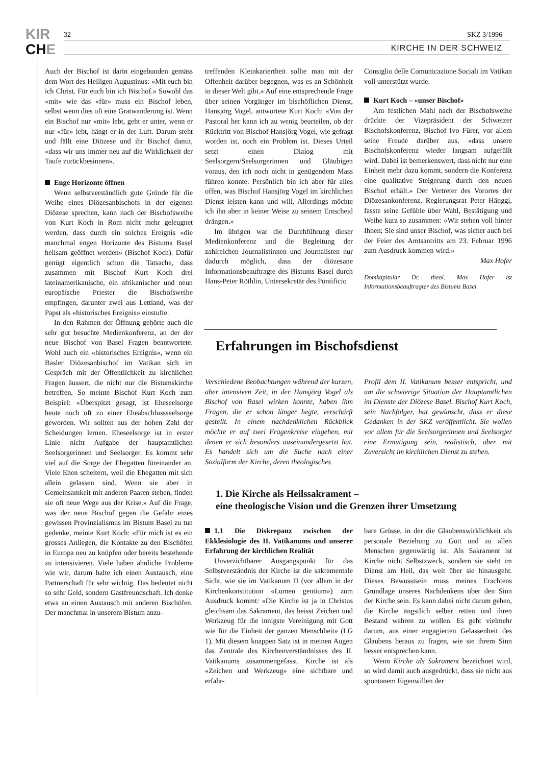KIR
CHE
32 SKZ 3/1996
KIRCHE IN DER SCHWEIZ
Auch der Bischof ist darin eingebunden gemäss dem Wort des Heiligen Augustinus: «Mit euch bin ich Christ. Für euch bin ich Bischof.» Sowohl das «mit» wie das «für» muss ein Bischof leben, selbst wenn dies oft eine Gratwanderung ist. Wenn ein Bischof nur «mit» lebt, geht er unter, wenn er nur «für» lebt, hängt er in der Luft. Darum steht und fällt eine Diözese und ihr Bischof damit, «dass wir uns immer neu auf die Wirklichkeit der Taufe zurückbesinnen».
Enge Horizonte öffnen
Wenn selbstverständlich gute Gründe für die Weihe eines Diözesanbischofs in der eigenen Diözese sprechen, kann nach der Bischofsweihe von Kurt Koch in Rom nicht mehr geleugnet werden, dass durch ein solches Ereignis «die manchmal engen Horizonte des Bistums Basel heilsam geöffnet werden» (Bischof Koch). Dafür genügt eigentlich schon die Tatsache, dass zusammen mit Bischof Kurt Koch drei lateinamerikanische, ein afrikanischer und neun europäische Priester die Bischofsweihe empfingen, darunter zwei aus Lettland, was der Papst als «historisches Ereignis» einstufte.
In den Rahmen der Öffnung gehörte auch die sehr gut besuchte Medienkonferenz, an der der neue Bischof von Basel Fragen beantwortete. Wohl auch ein «historisches Ereignis», wenn ein Basler Diözesanbischof im Vatikan sich im Gespräch mit der Öffentlichkeit zu kirchlichen Fragen äussert, die nicht nur die Bistumskirche betreffen. So meinte Bischof Kurt Koch zum Beispiel: «Überspitzt gesagt, ist Eheseelsorge heute noch oft zu einer Eheabschlussseelsorge geworden. Wir sollten aus der hohen Zahl der Scheidungen lernen. Eheseelsorge ist in erster Linie nicht Aufgabe der hauptamtlichen Seelsorgerinnen und Seelsorger. Es kommt sehr viel auf die Sorge der Ehegatten füreinander an. Viele Ehen scheitern, weil die Ehegatten mit sich allein gelassen sind. Wenn sie aber in Gemeinsamkeit mit anderen Paaren stehen, finden sie oft neue Wege aus der Krise.» Auf die Frage, was der neue Bischof gegen die Gefahr eines gewissen Provinzialismus im Bistum Basel zu tun gedenke, meinte Kurt Koch: «Für mich ist es ein grosses Anliegen, die Kontakte zu den Bischöfen in Europa neu zu knüpfen oder bereits bestehende zu intensivieren. Viele haben ähnliche Probleme wie wir, darum halte ich einen Austausch, eine Partnerschaft für sehr wichtig. Das bedeutet nicht so sehr Geld, sondern Gastfreundschaft. Ich denke etwa an einen Austausch mit anderen Bischöfen. Der manchmal in unserem Bistum anzu-
treffenden Kleinkariertheit sollte man mit der Offenheit darüber begegnen, was es an Schönheit in dieser Welt gibt.» Auf eine entsprechende Frage über seinen Vorgänger im bischöflichen Dienst, Hansjörg Vogel, antwortete Kurt Koch: «Von der Pastoral her kann ich zu wenig beurteilen, ob der Rücktritt von Bischof Hansjörg Vogel, wie gefragt worden ist, noch ein Problem ist. Dieses Urteil setzt einen Dialog mit Seelsorgern/Seelsorgerinnen und Gläubigen voraus, den ich noch nicht in genügendem Mass führen konnte. Persönlich bin ich aber für alles offen, was Bischof Hansjörg Vogel im kirchlichen Dienst leisten kann und will. Allerdings möchte ich ihn aber in keiner Weise zu seinem Entscheid drängen.»
Im übrigen war die Durchführung dieser Medienkonferenz und die Begleitung der zahlreichen Journalistinnen und Journalisten nur dadurch möglich, dass der diözesane Informationsbeauftragte des Bistums Basel durch Hans-Peter Röthlin, Untersekretär des Pontificio
Consiglio delle Comunicazione Sociali im Vatikan voll unterstützt wurde.
Kurt Koch – «unser Bischof»
Am festlichen Mahl nach der Bischofsweihe drückte der Vizepräsident der Schweizer Bischofskonferenz, Bischof Ivo Fürer, vor allem seine Freude darüber aus, «dass unsere Bischofskonferenz wieder langsam aufgefüllt wird. Dabei ist bemerkenswert, dass nicht nur eine Einheit mehr dazu kommt, sondern die Konferenz eine qualitative Steigerung durch den neuen Bischof erhält.» Der Vertreter des Vorortes der Diözesankonferenz, Regierungsrat Peter Hänggi, fasste seine Gefühle über Wahl, Bestätigung und Weihe kurz so zusammen: «Wir stehen voll hinter Ihnen; Sie sind unser Bischof, was sicher auch bei der Feier des Amtsantritts am 23. Februar 1996 zum Ausdruck kommen wird.»
Max Hofer
Domkapitular Dr. theol. Max Hofer ist Informationsbeauftragter des Bistums Basel
Erfahrungen im Bischofsdienst
Verschiedene Beobachtungen während der kurzen, aber intensiven Zeit, in der Hansjörg Vogel als Bischof von Basel wirken konnte, haben ihm Fragen, die er schon länger hegte, verschärft gestellt. In einem nachdenklichen Rückblick möchte er auf zwei Fragenkreise eingehen, mit denen er sich besonders auseinandergesetzt hat. Es handelt sich um die Suche nach einer Sozialform der Kirche, deren theologisches
Profil dem II. Vatikanum besser entspricht, und um die schwierige Situation der Hauptamtlichen im Dienste der Diözese Basel. Bischof Kurt Koch, sein Nachfolger, hat gewünscht, dass er diese Gedanken in der SKZ veröffentlicht. Sie wollen vor allem für die Seelsorgerinnen und Seelsorger eine Ermutigung sein, realistisch, aber mit Zuversicht im kirchlichen Dienst zu stehen.
1. Die Kirche als Heilssakrament –
eine theologische Vision und die Grenzen ihrer Umsetzung
1.1 Die Diskrepanz zwischen der Ekklesiologie des II. Vatikanums und unserer Erfahrung der kirchlichen Realität
Unverzichtbarer Ausgangspunkt für das Selbstverständnis der Kirche ist die sakramentale Sicht, wie sie im Vatikanum II (vor allem in der Kirchenkonstitution «Lumen gentium») zum Ausdruck kommt: «Die Kirche ist ja in Christus gleichsam das Sakrament, das heisst Zeichen und Werkzeug für die innigste Vereinigung mit Gott wie für die Einheit der ganzen Menschheit» (LG 1). Mit diesem knappen Satz ist in meinen Augen das Zentrale des Kirchenverständnisses des II. Vatikanums zusammengefasst. Kirche ist als «Zeichen und Werkzeug» eine sichtbare und erfahr-
bare Grösse, in der die Glaubenswirklichkeit als personale Beziehung zu Gott und zu allen Menschen gegenwärtig ist. Als Sakrament ist Kirche nicht Selbstzweck, sondern sie steht im Dienst am Heil, das weit über sie hinausgeht. Dieses Bewusstsein muss meines Erachtens Grundlage unseres Nachdenkens über den Sinn der Kirche sein. Es kann dabei nicht darum gehen, die Kirche ängstlich selber retten und ihren Bestand wahren zu wollen. Es geht vielmehr darum, aus einer engagierten Gelassenheit des Glaubens heraus zu fragen, wie sie ihrem Sinn besser entsprechen kann.
Wenn Kirche als Sakrament bezeichnet wird, so wird damit auch ausgedrückt, dass sie nicht aus spontanem Eigenwillen der